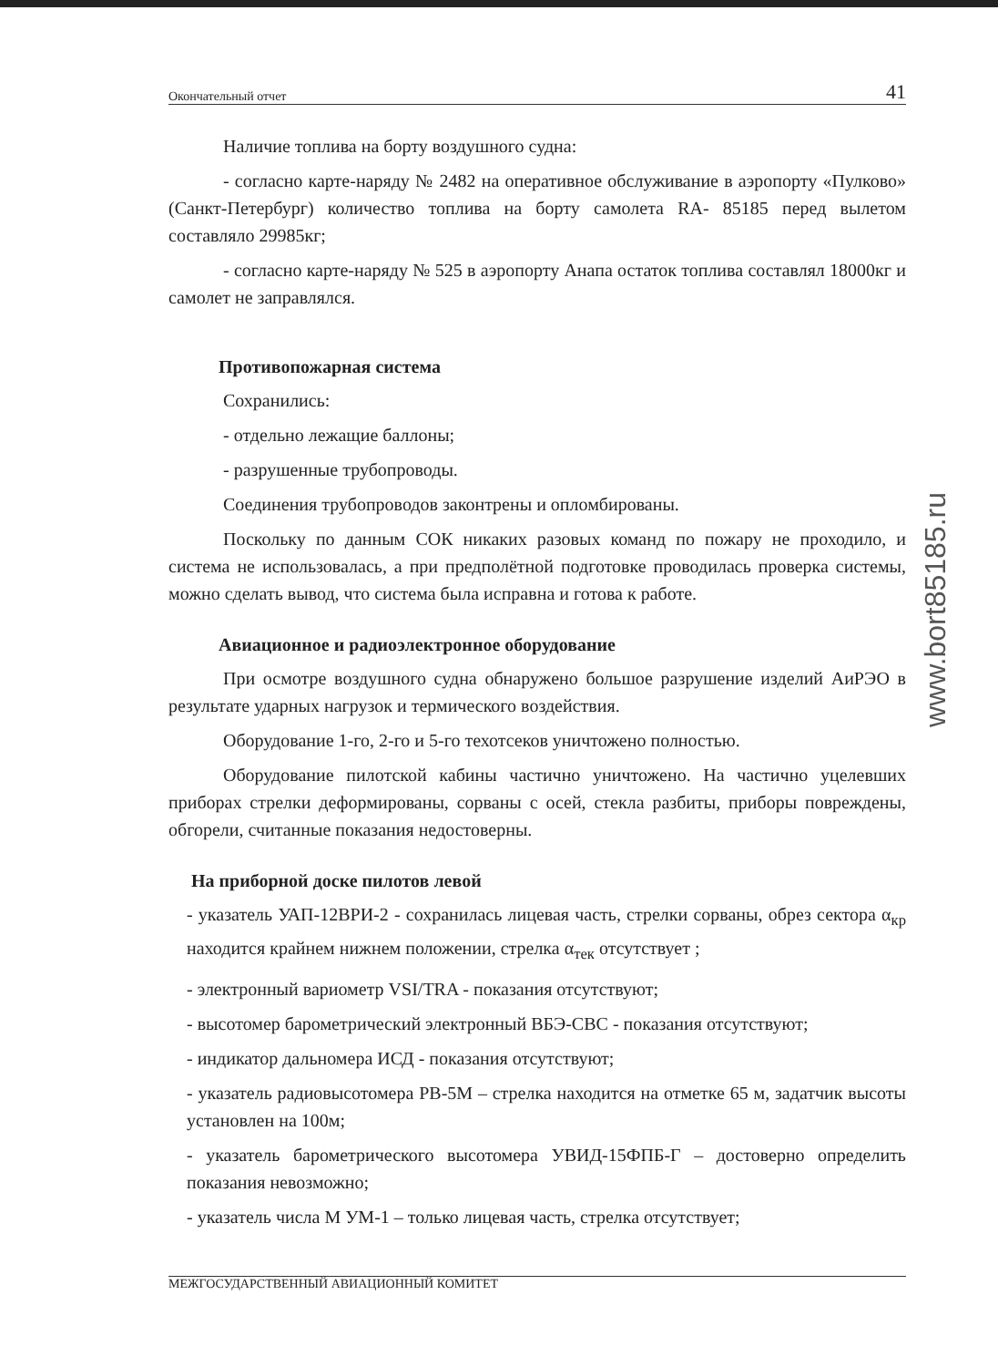Окончательный отчет 41
Наличие топлива на борту воздушного судна:
- согласно карте-наряду № 2482 на оперативное обслуживание в аэропорту «Пулково» (Санкт-Петербург) количество топлива на борту самолета RA- 85185 перед вылетом составляло 29985кг;
- согласно карте-наряду № 525 в аэропорту Анапа остаток топлива составлял 18000кг и самолет не заправлялся.
Противопожарная система
Сохранились:
- отдельно лежащие баллоны;
- разрушенные трубопроводы.
Соединения трубопроводов законтрены и опломбированы.
Поскольку по данным СОК никаких разовых команд по пожару не проходило, и система не использовалась, а при предполётной подготовке проводилась проверка системы, можно сделать вывод, что система была исправна и готова к работе.
Авиационное и радиоэлектронное оборудование
При осмотре воздушного судна обнаружено большое разрушение изделий АиРЭО в результате ударных нагрузок и термического воздействия.
Оборудование 1-го, 2-го и 5-го техотсеков уничтожено полностью.
Оборудование пилотской кабины частично уничтожено. На частично уцелевших приборах стрелки деформированы, сорваны с осей, стекла разбиты, приборы повреждены, обгорели, считанные показания недостоверны.
На приборной доске пилотов левой
- указатель УАП-12ВРИ-2 - сохранилась лицевая часть, стрелки сорваны, обрез сектора α<sub>кр</sub> находится крайнем нижнем положении, стрелка α<sub>тек</sub> отсутствует ;
- электронный вариометр VSI/TRA - показания отсутствуют;
- высотомер барометрический электронный ВБЭ-СВС - показания отсутствуют;
- индикатор дальномера ИСД - показания отсутствуют;
- указатель радиовысотомера РВ-5М – стрелка находится на отметке 65 м, задатчик высоты установлен на 100м;
- указатель барометрического высотомера УВИД-15ФПБ-Г – достоверно определить показания невозможно;
- указатель числа М УМ-1 – только лицевая часть, стрелка отсутствует;
МЕЖГОСУДАРСТВЕННЫЙ АВИАЦИОННЫЙ КОМИТЕТ
www.bort85185.ru